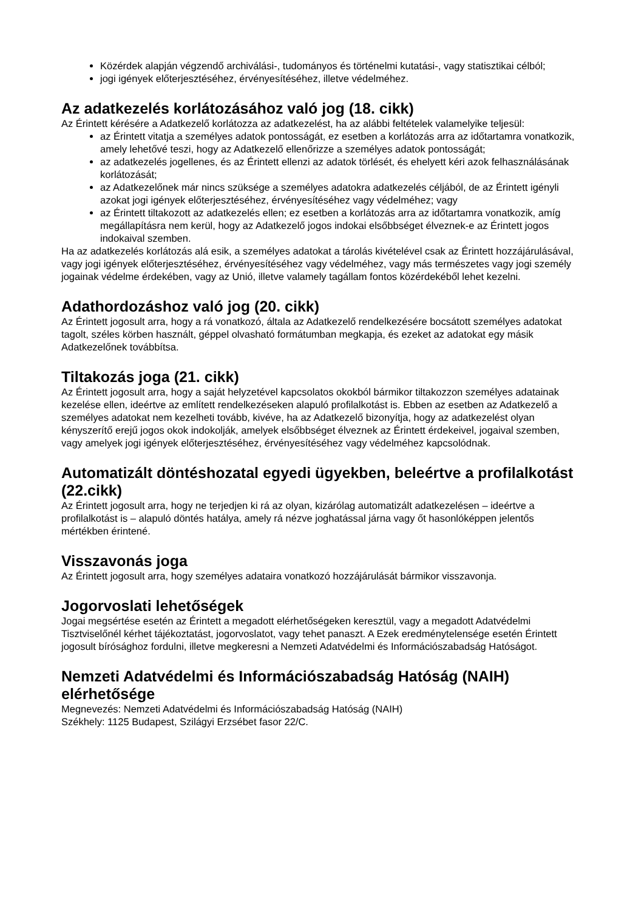Közérdek alapján végzendő archiválási-, tudományos és történelmi kutatási-, vagy statisztikai célból;
jogi igények előterjesztéséhez, érvényesítéséhez, illetve védelméhez.
Az adatkezelés korlátozásához való jog (18. cikk)
Az Érintett kérésére a Adatkezelő korlátozza az adatkezelést, ha az alábbi feltételek valamelyike teljesül:
az Érintett vitatja a személyes adatok pontosságát, ez esetben a korlátozás arra az időtartamra vonatkozik, amely lehetővé teszi, hogy az Adatkezelő ellenőrizze a személyes adatok pontosságát;
az adatkezelés jogellenes, és az Érintett ellenzi az adatok törlését, és ehelyett kéri azok felhasználásának korlátozását;
az Adatkezelőnek már nincs szüksége a személyes adatokra adatkezelés céljából, de az Érintett igényli azokat jogi igények előterjesztéséhez, érvényesítéséhez vagy védelméhez; vagy
az Érintett tiltakozott az adatkezelés ellen; ez esetben a korlátozás arra az időtartamra vonatkozik, amíg megállapításra nem kerül, hogy az Adatkezelő jogos indokai elsőbbséget élveznek-e az Érintett jogos indokaival szemben.
Ha az adatkezelés korlátozás alá esik, a személyes adatokat a tárolás kivételével csak az Érintett hozzájárulásával, vagy jogi igények előterjesztéséhez, érvényesítéséhez vagy védelméhez, vagy más természetes vagy jogi személy jogainak védelme érdekében, vagy az Unió, illetve valamely tagállam fontos közérdekéből lehet kezelni.
Adathordozáshoz való jog (20. cikk)
Az Érintett jogosult arra, hogy a rá vonatkozó, általa az Adatkezelő rendelkezésére bocsátott személyes adatokat tagolt, széles körben használt, géppel olvasható formátumban megkapja, és ezeket az adatokat egy másik Adatkezelőnek továbbítsa.
Tiltakozás joga (21. cikk)
Az Érintett jogosult arra, hogy a saját helyzetével kapcsolatos okokból bármikor tiltakozzon személyes adatainak kezelése ellen, ideértve az említett rendelkezéseken alapuló profilalkotást is. Ebben az esetben az Adatkezelő a személyes adatokat nem kezelheti tovább, kivéve, ha az Adatkezelő bizonyítja, hogy az adatkezelést olyan kényszerítő erejű jogos okok indokolják, amelyek elsőbbséget élveznek az Érintett érdekeivel, jogaival szemben, vagy amelyek jogi igények előterjesztéséhez, érvényesítéséhez vagy védelméhez kapcsolódnak.
Automatizált döntéshozatal egyedi ügyekben, beleértve a profilalkotást (22.cikk)
Az Érintett jogosult arra, hogy ne terjedjen ki rá az olyan, kizárólag automatizált adatkezelésen – ideértve a profilalkotást is – alapuló döntés hatálya, amely rá nézve joghatással járna vagy őt hasonlóképpen jelentős mértékben érintené.
Visszavonás joga
Az Érintett jogosult arra, hogy személyes adataira vonatkozó hozzájárulását bármikor visszavonja.
Jogorvoslati lehetőségek
Jogai megsértése esetén az Érintett a megadott elérhetőségeken keresztül, vagy a megadott Adatvédelmi Tisztviselőnél kérhet tájékoztatást, jogorvoslatot, vagy tehet panaszt. A Ezek eredménytelensége esetén Érintett jogosult bírósághoz fordulni, illetve megkeresni a Nemzeti Adatvédelmi és Információszabadság Hatóságot.
Nemzeti Adatvédelmi és Információszabadság Hatóság (NAIH) elérhetősége
Megnevezés: Nemzeti Adatvédelmi és Információszabadság Hatóság (NAIH)
Székhely: 1125 Budapest, Szilágyi Erzsébet fasor 22/C.